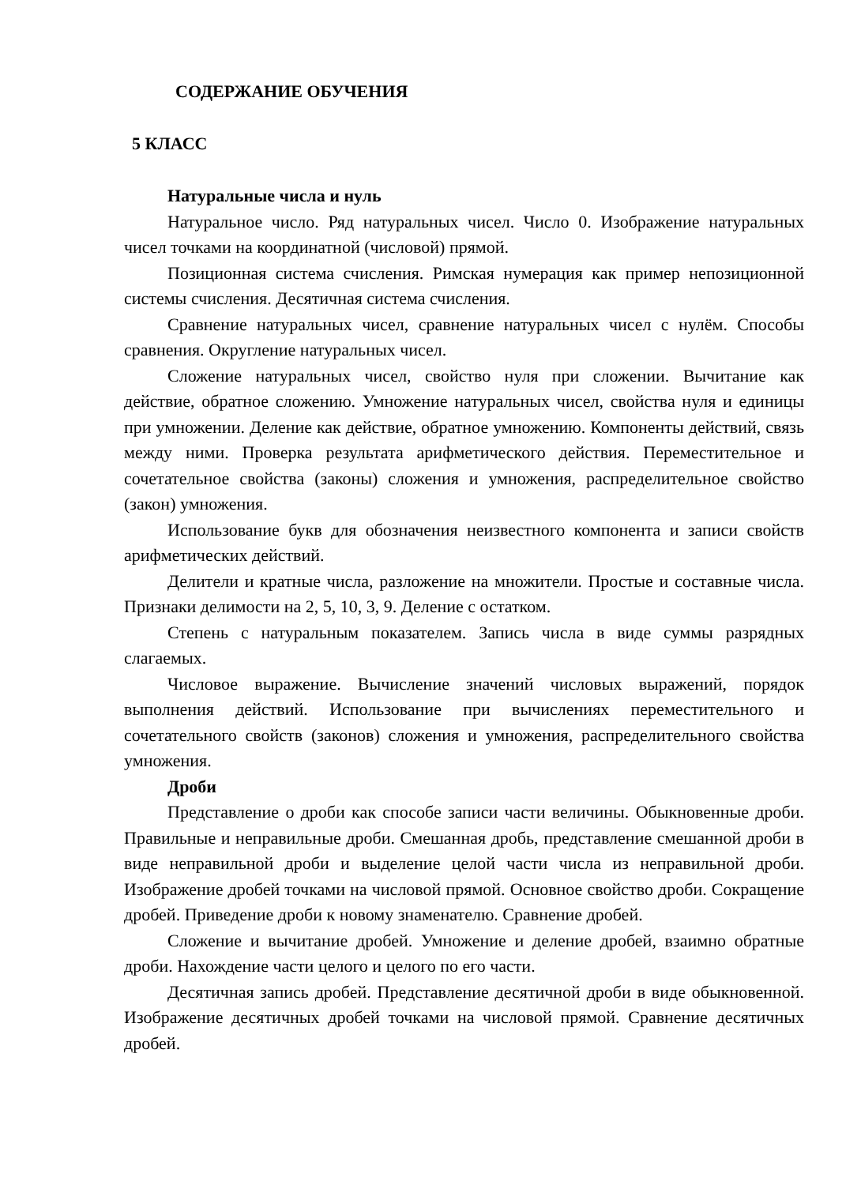СОДЕРЖАНИЕ ОБУЧЕНИЯ
5 КЛАСС
Натуральные числа и нуль
Натуральное число. Ряд натуральных чисел. Число 0. Изображение натуральных чисел точками на координатной (числовой) прямой.
Позиционная система счисления. Римская нумерация как пример непозиционной системы счисления. Десятичная система счисления.
Сравнение натуральных чисел, сравнение натуральных чисел с нулём. Способы сравнения. Округление натуральных чисел.
Сложение натуральных чисел, свойство нуля при сложении. Вычитание как действие, обратное сложению. Умножение натуральных чисел, свойства нуля и единицы при умножении. Деление как действие, обратное умножению. Компоненты действий, связь между ними. Проверка результата арифметического действия. Переместительное и сочетательное свойства (законы) сложения и умножения, распределительное свойство (закон) умножения.
Использование букв для обозначения неизвестного компонента и записи свойств арифметических действий.
Делители и кратные числа, разложение на множители. Простые и составные числа. Признаки делимости на 2, 5, 10, 3, 9. Деление с остатком.
Степень с натуральным показателем. Запись числа в виде суммы разрядных слагаемых.
Числовое выражение. Вычисление значений числовых выражений, порядок выполнения действий. Использование при вычислениях переместительного и сочетательного свойств (законов) сложения и умножения, распределительного свойства умножения.
Дроби
Представление о дроби как способе записи части величины. Обыкновенные дроби. Правильные и неправильные дроби. Смешанная дробь, представление смешанной дроби в виде неправильной дроби и выделение целой части числа из неправильной дроби. Изображение дробей точками на числовой прямой. Основное свойство дроби. Сокращение дробей. Приведение дроби к новому знаменателю. Сравнение дробей.
Сложение и вычитание дробей. Умножение и деление дробей, взаимно обратные дроби. Нахождение части целого и целого по его части.
Десятичная запись дробей. Представление десятичной дроби в виде обыкновенной. Изображение десятичных дробей точками на числовой прямой. Сравнение десятичных дробей.